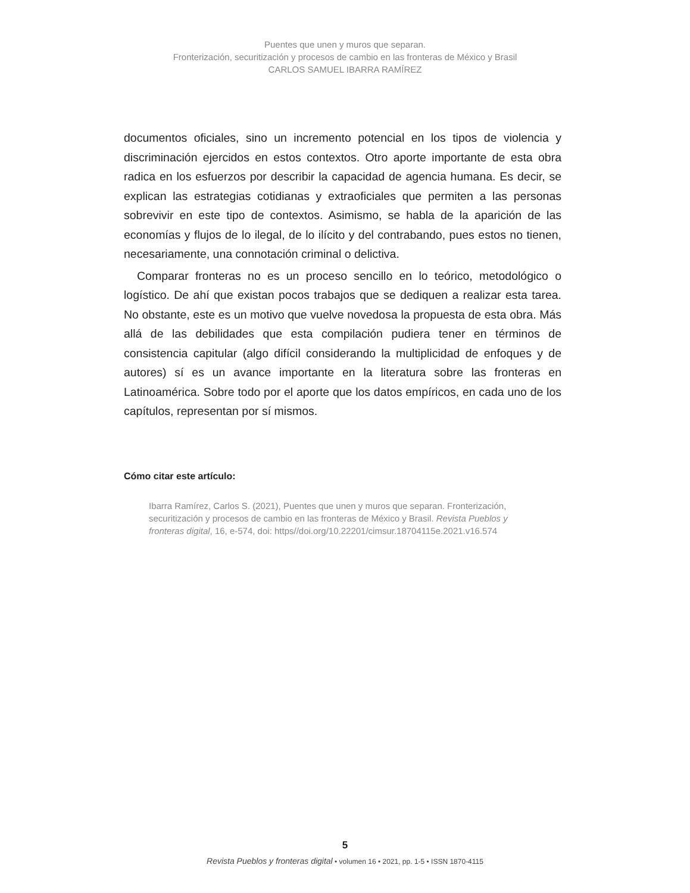Puentes que unen y muros que separan.
Fronterización, securitización y procesos de cambio en las fronteras de México y Brasil
CARLOS SAMUEL IBARRA RAMÍREZ
documentos oficiales, sino un incremento potencial en los tipos de violencia y discriminación ejercidos en estos contextos. Otro aporte importante de esta obra radica en los esfuerzos por describir la capacidad de agencia humana. Es decir, se explican las estrategias cotidianas y extraoficiales que permiten a las personas sobrevivir en este tipo de contextos. Asimismo, se habla de la aparición de las economías y flujos de lo ilegal, de lo ilícito y del contrabando, pues estos no tienen, necesariamente, una connotación criminal o delictiva.
Comparar fronteras no es un proceso sencillo en lo teórico, metodológico o logístico. De ahí que existan pocos trabajos que se dediquen a realizar esta tarea. No obstante, este es un motivo que vuelve novedosa la propuesta de esta obra. Más allá de las debilidades que esta compilación pudiera tener en términos de consistencia capitular (algo difícil considerando la multiplicidad de enfoques y de autores) sí es un avance importante en la literatura sobre las fronteras en Latinoamérica. Sobre todo por el aporte que los datos empíricos, en cada uno de los capítulos, representan por sí mismos.
Cómo citar este artículo:
Ibarra Ramírez, Carlos S. (2021), Puentes que unen y muros que separan. Fronterización, securitización y procesos de cambio en las fronteras de México y Brasil. Revista Pueblos y fronteras digital, 16, e-574, doi: https//doi.org/10.22201/cimsur.18704115e.2021.v16.574
5
Revista Pueblos y fronteras digital • volumen 16 • 2021, pp. 1-5 • ISSN 1870-4115